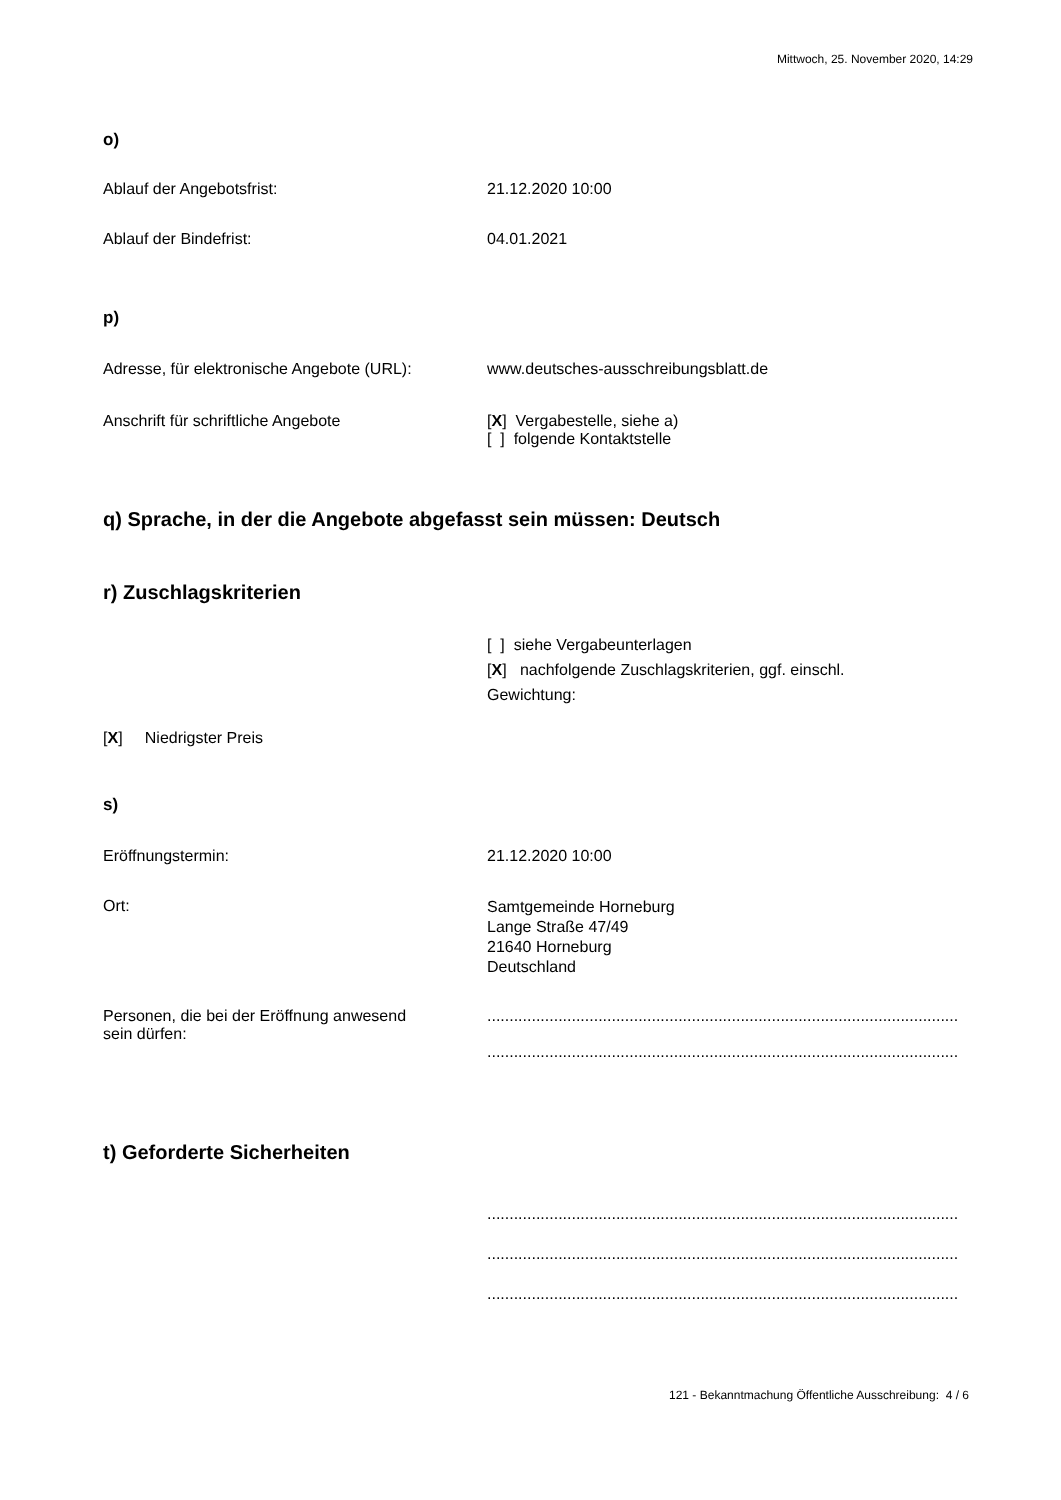Mittwoch, 25. November 2020, 14:29
o)
Ablauf der Angebotsfrist: 21.12.2020 10:00
Ablauf der Bindefrist: 04.01.2021
p)
Adresse, für elektronische Angebote (URL):
www.deutsches-ausschreibungsblatt.de
Anschrift für schriftliche Angebote [X] Vergabestelle, siehe a)
[ ] folgende Kontaktstelle
q) Sprache, in der die Angebote abgefasst sein müssen: Deutsch
r) Zuschlagskriterien
[ ] siehe Vergabeunterlagen
[X] nachfolgende Zuschlagskriterien, ggf. einschl.
Gewichtung:
[X] Niedrigster Preis
s)
Eröffnungstermin: 21.12.2020 10:00
Ort:
Samtgemeinde Horneburg
Lange Straße 47/49
21640 Horneburg
Deutschland
Personen, die bei der Eröffnung anwesend
sein dürfen:
..........................................................................................................
..........................................................................................................
t) Geforderte Sicherheiten
..........................................................................................................
..........................................................................................................
..........................................................................................................
121 - Bekanntmachung Öffentliche Ausschreibung: 4 / 6